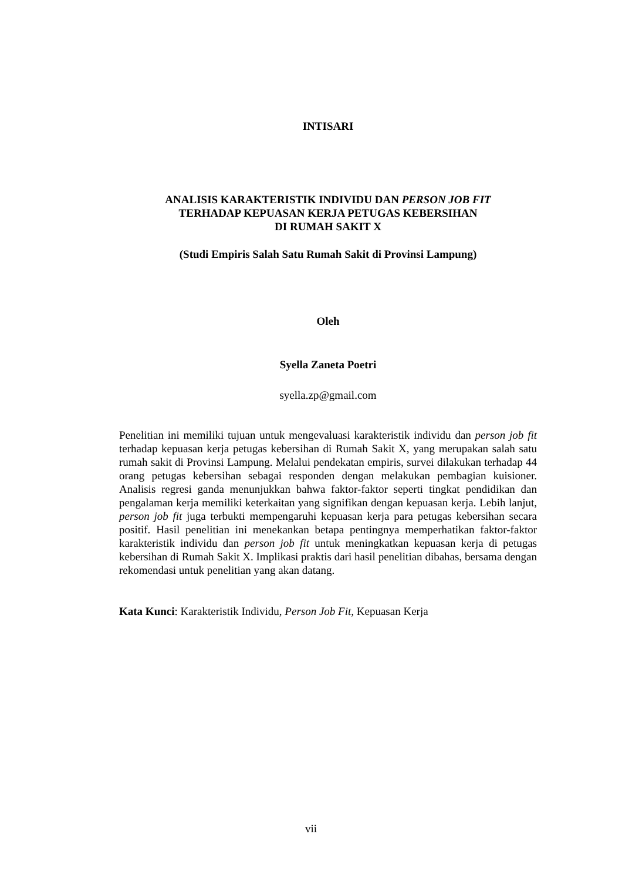INTISARI
ANALISIS KARAKTERISTIK INDIVIDU DAN PERSON JOB FIT
TERHADAP KEPUASAN KERJA PETUGAS KEBERSIHAN
DI RUMAH SAKIT X
(Studi Empiris Salah Satu Rumah Sakit di Provinsi Lampung)
Oleh
Syella Zaneta Poetri
syella.zp@gmail.com
Penelitian ini memiliki tujuan untuk mengevaluasi karakteristik individu dan person job fit terhadap kepuasan kerja petugas kebersihan di Rumah Sakit X, yang merupakan salah satu rumah sakit di Provinsi Lampung. Melalui pendekatan empiris, survei dilakukan terhadap 44 orang petugas kebersihan sebagai responden dengan melakukan pembagian kuisioner. Analisis regresi ganda menunjukkan bahwa faktor-faktor seperti tingkat pendidikan dan pengalaman kerja memiliki keterkaitan yang signifikan dengan kepuasan kerja. Lebih lanjut, person job fit juga terbukti mempengaruhi kepuasan kerja para petugas kebersihan secara positif. Hasil penelitian ini menekankan betapa pentingnya memperhatikan faktor-faktor karakteristik individu dan person job fit untuk meningkatkan kepuasan kerja di petugas kebersihan di Rumah Sakit X. Implikasi praktis dari hasil penelitian dibahas, bersama dengan rekomendasi untuk penelitian yang akan datang.
Kata Kunci: Karakteristik Individu, Person Job Fit, Kepuasan Kerja
vii